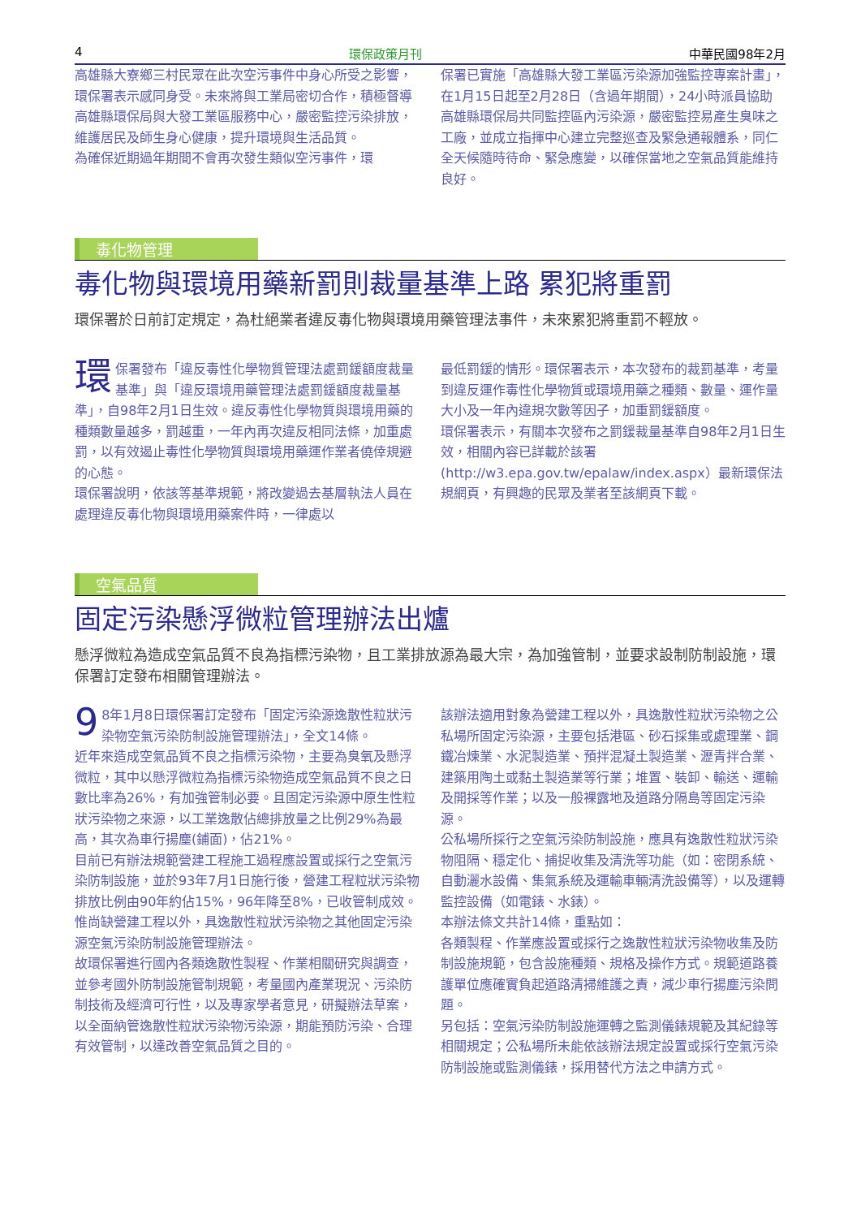4 環保政策月刊 中華民國98年2月
高雄縣大寮鄉三村民眾在此次空污事件中身心所受之影響，環保署表示感同身受。未來將與工業局密切合作，積極督導高雄縣環保局與大發工業區服務中心，嚴密監控污染排放，維護居民及師生身心健康，提升環境與生活品質。
為確保近期過年期間不會再次發生類似空污事件，環
保署已實施「高雄縣大發工業區污染源加強監控專案計畫」，在1月15日起至2月28日（含過年期間），24小時派員協助高雄縣環保局共同監控區內污染源，嚴密監控易產生臭味之工廠，並成立指揮中心建立完整巡查及緊急通報體系，同仁全天候隨時待命、緊急應變，以確保當地之空氣品質能維持良好。
毒化物管理
毒化物與環境用藥新罰則裁量基準上路 累犯將重罰
環保署於日前訂定規定，為杜絕業者違反毒化物與環境用藥管理法事件，未來累犯將重罰不輕放。
環保署發布「違反毒性化學物質管理法處罰鍰額度裁量基準」與「違反環境用藥管理法處罰鍰額度裁量基準」，自98年2月1日生效。違反毒性化學物質與環境用藥的種類數量越多，罰越重，一年內再次違反相同法條，加重處罰，以有效遏止毒性化學物質與環境用藥運作業者僥倖規避的心態。
環保署說明，依該等基準規範，將改變過去基層執法人員在處理違反毒化物與環境用藥案件時，一律處以
最低罰鍰的情形。環保署表示，本次發布的裁罰基準，考量到違反運作毒性化學物質或環境用藥之種類、數量、運作量大小及一年內違規次數等因子，加重罰鍰額度。
環保署表示，有關本次發布之罰鍰裁量基準自98年2月1日生效，相關內容已詳載於該署(http://w3.epa.gov.tw/epalaw/index.aspx）最新環保法規網頁，有興趣的民眾及業者至該網頁下載。
空氣品質
固定污染懸浮微粒管理辦法出爐
懸浮微粒為造成空氣品質不良為指標污染物，且工業排放源為最大宗，為加強管制，並要求設制防制設施，環保署訂定發布相關管理辦法。
9 8年1月8日環保署訂定發布「固定污染源逸散性粒狀污染物空氣污染防制設施管理辦法」，全文14條。
近年來造成空氣品質不良之指標污染物，主要為臭氧及懸浮微粒，其中以懸浮微粒為指標污染物造成空氣品質不良之日數比率為26%，有加強管制必要。且固定污染源中原生性粒狀污染物之來源，以工業逸散佔總排放量之比例29%為最高，其次為車行揚塵(鋪面)，佔21%。
目前已有辦法規範營建工程施工過程應設置或採行之空氣污染防制設施，並於93年7月1日施行後，營建工程粒狀污染物排放比例由90年約佔15%，96年降至8%，已收管制成效。惟尚缺營建工程以外，具逸散性粒狀污染物之其他固定污染源空氣污染防制設施管理辦法。
故環保署進行國內各類逸散性製程、作業相關研究與調查，並參考國外防制設施管制規範，考量國內產業現況、污染防制技術及經濟可行性，以及專家學者意見，研擬辦法草案，以全面納管逸散性粒狀污染物污染源，期能預防污染、合理有效管制，以達改善空氣品質之目的。
該辦法適用對象為營建工程以外，具逸散性粒狀污染物之公私場所固定污染源，主要包括港區、砂石採集或處理業、鋼鐵冶煉業、水泥製造業、預拌混凝土製造業、瀝青拌合業、建築用陶土或黏土製造業等行業；堆置、裝卸、輸送、運輸及開採等作業；以及一般裸露地及道路分隔島等固定污染源。
公私場所採行之空氣污染防制設施，應具有逸散性粒狀污染物阻隔、穩定化、捕捉收集及清洗等功能（如：密閉系統、自動灑水設備、集氣系統及運輸車輛清洗設備等），以及運轉監控設備（如電錶、水錶）。
本辦法條文共計14條，重點如：
各類製程、作業應設置或採行之逸散性粒狀污染物收集及防制設施規範，包含設施種類、規格及操作方式。規範道路養護單位應確實負起道路清掃維護之責，減少車行揚塵污染問題。
另包括：空氣污染防制設施運轉之監測儀錶規範及其紀錄等相關規定；公私場所未能依該辦法規定設置或採行空氣污染防制設施或監測儀錶，採用替代方法之申請方式。